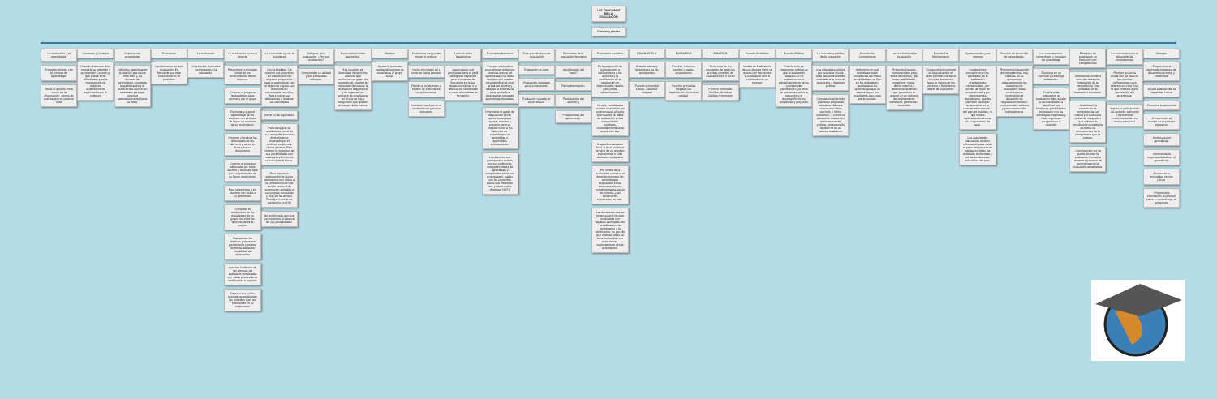LAS FUNCIONES DE LA EVALUACIÓN
Centros y planes
La evaluación y el aprendizaje:
Entreteje también con el proceso de aprendizaje.
Tomar al alumno como centro de la observación, vemos de qué manera se produce este
Conducta y Contexto
Cuando el alumno debe prestarle su intención y su voluntad. Cuando ya que puede tener dificultades para la comprensión de objetivos analíticamente explicitados por el profesor.
Objetivos del aprendizaje
Definidos, patentizando la relación que existe entre ellos y las técnicas de aprendizaje. Acordada la participación y el esfuerzo del alumno en alcanzarlo para que progrese sistemáticamente hacia su meta.
Evaluación
transformarse en auto evaluación. Es frecuente que este movimiento no se produzca.
La evaluación
Importantes funciones con respecto a la educación.
La evaluación ayuda al docente
Para conocer el estado inicial de los conocimientos de los alumnos.
Conocer el progreso realizado por cada alumno y por el grupo
Estimular y guiar el aprendizaje de los alumnos con el objeto de lograr un aumento de su rendimiento.
Conocer y localizar las dificultades de los alumnos y servir de base para su diagnóstico
Conocer el progreso alcanzado por cada alumno y servir de base para un pronóstico de su futuro rendimiento.
Para seleccionar a los alumnos con vistas a su promoción.
Comparar el rendimiento de los estudiantes de su grupo con el de los alumnos de otros grupos.
Reexaminar los objetivos propuestos previamente y estimar en forma realista la posibilidad de alcanzarlos
Apreciar la eficacia de las técnicas de evaluación empleadas con vistas a una ulterior modificación o reajuste.
Depurar sus juicios estimativos analizando las actitudes que han intervenido en su elaboración
La evaluación ayuda al estudiante
Con la finalidad: De conocer sus progresos en relación con los objetivos propuestos para el aprendizaje con el objeto de regular sus esfuerzos en consonancia con ellos. Para conocer sus deficiencias y localizar sus dificultades
con el fin de superarlas.
Para comparar su rendimiento con el de sus compañeros o con el rendimiento esperado por el profesor según una norma general. Para conocer la magnitud de sus posibilidades con vistas a la elección de una ocupación futura.
Para regular la elaboración de juicios estimativos con vistas a la constitución de una escala personal de apreciación aplicable a sus propias conductas y a las de los demás. Para fijar su nivel de aspiración en el fin
de acción más alto que se encuentre al alcance de sus posibilidades.
Enfoques de la evaluación: ¿Por qué evaluamos?
Comprender su utilidad y sus principales enfoques.
Evaluación inicial o diagnóstica.
A la situación de diversidad inicial en los alumnos que conforman un grupo de aprendizaje, plantea la necesidad de realizar la evaluación diagnóstica y de organizar un proceso de enseñanza en el que no haya integrantes que queden al margen de la misma.
Objetivo
Ajustar el punto de partida del proceso de enseñanza al grupo clase.
Decisiones que puede tomar el profesor
Iniciar el proceso tal y como se había previsto.
Remitir a los alumnos a fondos de información complementaria.
Introducir cambios en el contenido del proceso educativo.
La evaluación diagnóstica
para evaluar si el postulante tiene el perfil de ingreso requerido para la instancia de formación en la que desea inscribirse, o si debería ser reorientado en otras alternativas de formación.
Evaluación formativa
Proceso sistemático para obtener evidencia continua acerca del aprendizaje. Los datos reunidos son usados para identificar el nivel actual del alumno y adaptar la enseñanza para ayudarle a alcanzar las metas de aprendizaje deseadas.
Determinar el grado de adquisición de los aprendizajes para ayudar, orientar y prevenir, tanto al profesor como a los alumnos de aprendizajes no aprendidos o aprendidos erróneamente.
Los alumnos son participantes activos con sus profesores, comparten metas de aprendizaje y comprenden cómo van progresando, cuáles son los siguientes pasos que necesitan dar, y cómo darlos (Heritage 2007).
Tres grandes tipos de evaluación
Evaluación al vuelo
Evaluación planeada para la interacción.
Evaluación situada en el currículum.
Elementos de la evaluación formativa
Identificación del "vacío".
Retroalimentación.
Participación del alumno, y
Progresiones del aprendizaje.
Evaluación sumativa
Es la asignación de puntuaciones o calificaciones a los alumnos y la certificación de la adquisición de determinados niveles para poder seleccionarlos.
Ha sido considerada como la evaluación por antonomasia, al punto que cuando se habla de evaluación en las comunidades escolares, inmediatamente se la asocia con ella.
A aquella evaluación final, que se realiza al término de un proceso instruccional o ciclo educativo cualquiera.
Por medio de la evaluación sumativa el docente conoce si los aprendizajes estipulados en las intenciones fueron cumplimentados según los criterios y las condiciones expresadas en ellas.
Las decisiones que se toman a partir de esta evaluación son aquellas asociadas con la calificación, la acreditación y la certificación; es por ello que muchas veces se le ha confundido con estos temas, especialmente con la acreditación.
DIAGNOSTICA
A las fortalezas y limitaciones de los participantes.
Función primordial Ubicar- Clasificar Adaptar
FORMATIVA
Pruebas, Informes escritos y orales, asignaciones
Función primordial Regular Dar seguimiento- Control de calidad.
SUMATIVA
Suma total de los resultados de todas las pruebas y medios de evaluación en el curso
Función primordial Verificar. Acreditar Calificar Promoción
Función Simbólica
la idea de finalización de una etapa o ciclo; se asocia con frecuencia la evaluación con la conclusión de un proceso
Función Política
Esta función es claramente política ya que la evaluación adquiere un rol sustantivo como retroalimentación de los procesos de planificación y la toma de decisiones sobre la ejecución y el desempeño de los programas y proyectos
La naturaleza política de la evaluación
una naturaleza política por cuanto la misma está más directamente vinculada a la toma de decisiones y la acción política.
Consustancial de todo práctica o propuesta educativa –llámese sistema educativo, currículo o hecho educativo– y siendo la educación una acción intrínsecamente política, por extensión también lo es su sistema evaluativo.
Función De Conocimiento
determinar en qué medida se están cumpliendo las metas de calidad que se fijan en los estándares, asociadas a los aprendizajes que se espera logren los estudiantes a su paso por la escuela.
Los resultados de la evaluación
Entonces insumos fundamentales para tomar decisiones, fijar responsabilidades, establecer metas, definir criterios y determinar acciones que garanticen el avance en un proceso de mejoramiento coherente, pertinente y sostenible
Función De Mejoramiento
El aspecto instrumental de la evaluación en tanto permite orientar la toma de decisiones hacia la mejora de los procesos o fenómenos objeto de evaluación.
Oportunidades para mejorar
Los docentes encuentran en los resultados de la evaluación orientaciones conceptuales, por niveles de logro de competencias y por componentes disciplinares, que les permiten participar activamente en la revisión del currículo y del plan de estudios, lo que tendrá implicaciones directas en sus prácticas de aula.
Las autoridades educativas reciben información para medir el pulso del proceso de calidad en todas las entidades territoriales y en las instituciones educativas del país.
Función de desarrollo de capacidades.
Promover el desarrollo de competencias muy valiosas. Si se aprovechan adecuadamente las instancias de evaluación, éstas contribuyen a incrementar el desarrollo de dispositivos técnicos institucionales valiosos y poco estimulados habitualmente
Las competencias como objeto y resultado de aprendizaje
Escalona en un continuo aprendizaje evaluación.
En la fase de integración la evaluación debe ayudar a los estudiantes a identificar sus fortalezas y debilidades en relación con las estrategias cognitivas y meta cognitivas apropiadas a la situación
Principios de evaluación en formación por competencias
Coherencia: similitud entre las tareas de integración de la competencia y las utilizadas en la evaluación formativa.
-Globalidad: la evaluación de competencias se realiza por sucesivas tareas de integración que solicitan la movilización estratégica de todos los componentes de la competencia que se trabaja.
-Construcción: no se puede disociar la evaluación formativa durante el proceso de aprendizaje de la evaluación acreditativa.
La evaluación para el desarrollo de competencias
Romper la inercia actual que se basa en dar muchas calificaciones para obtener una nota final, lo que conduce a una parcelación del aprendizaje.
Implica la participación del aprendiz aplicando y transfiriendo conocimiento de una forma adecuada
Ventajas
-Proporciona al alumnado estrategia de desarrollo personal y profesional
-Ayuda a desarrollar la capacidad crítica
-Favorece la autonomía
-Compromete al alumno en el proceso educativo
-Motiva para el aprendizaje
-Incrementa la responsabilidad con el aprendizaje
-Promueve la honestidad con los juicios
-Proporciona información al profesor sobre su aprendizaje, el programa